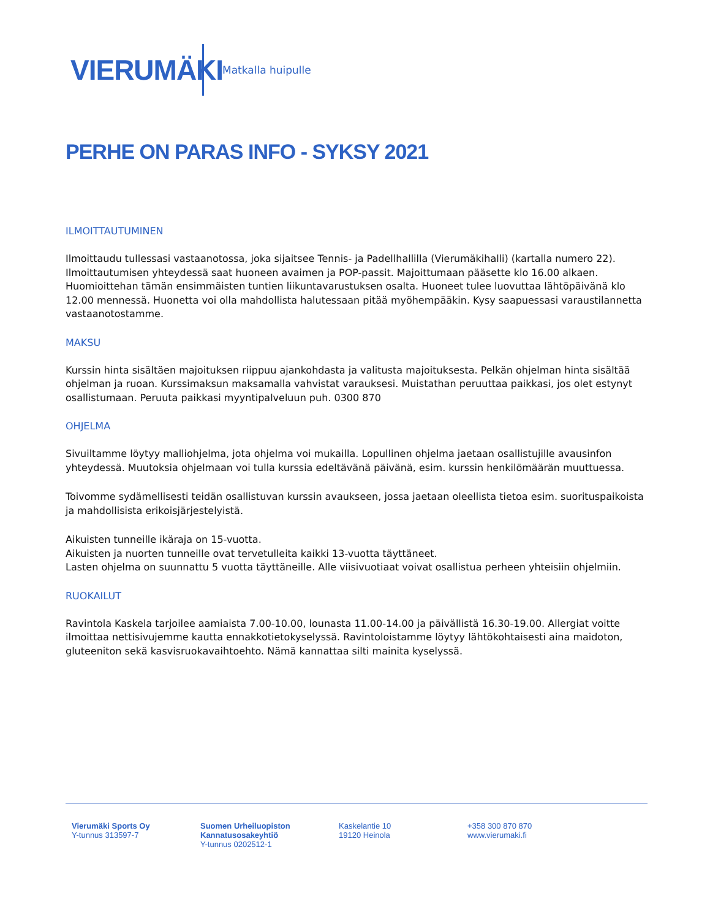VIERUMÄKI
Matkalla huipulle
PERHE ON PARAS INFO - SYKSY 2021
ILMOITTAUTUMINEN
Ilmoittaudu tullessasi vastaanotossa, joka sijaitsee Tennis- ja Padellhallilla (Vierumäkihalli) (kartalla numero 22). Ilmoittautumisen yhteydessä saat huoneen avaimen ja POP-passit. Majoittumaan pääsette klo 16.00 alkaen. Huomioittehan tämän ensimmäisten tuntien liikuntavarustuksen osalta. Huoneet tulee luovuttaa lähtöpäivänä klo 12.00 mennessä. Huonetta voi olla mahdollista halutessaan pitää myöhempääkin. Kysy saapuessasi varaustilannetta vastaanotostamme.
MAKSU
Kurssin hinta sisältäen majoituksen riippuu ajankohdasta ja valitusta majoituksesta. Pelkän ohjelman hinta sisältää ohjelman ja ruoan. Kurssimaksun maksamalla vahvistat varauksesi. Muistathan peruuttaa paikkasi, jos olet estynyt osallistumaan. Peruuta paikkasi myyntipalveluun puh. 0300 870
OHJELMA
Sivuiltamme löytyy malliohjelma, jota ohjelma voi mukailla. Lopullinen ohjelma jaetaan osallistujille avausinfon yhteydessä. Muutoksia ohjelmaan voi tulla kurssia edeltävänä päivänä, esim. kurssin henkilömäärän muuttuessa.
Toivomme sydämellisesti teidän osallistuvan kurssin avaukseen, jossa jaetaan oleellista tietoa esim. suorituspaikoista ja mahdollisista erikoisjärjestelyistä.
Aikuisten tunneille ikäraja on 15-vuotta.
Aikuisten ja nuorten tunneille ovat tervetulleita kaikki 13-vuotta täyttäneet.
Lasten ohjelma on suunnattu 5 vuotta täyttäneille. Alle viisivuotiaat voivat osallistua perheen yhteisiin ohjelmiin.
RUOKAILUT
Ravintola Kaskela tarjoilee aamiaista 7.00-10.00, lounasta 11.00-14.00 ja päivällistä 16.30-19.00. Allergiat voitte ilmoittaa nettisivujemme kautta ennakkotietokyselyssä. Ravintoloistamme löytyy lähtökohtaisesti aina maidoton, gluteeniton sekä kasvisruokavaihtoehto. Nämä kannattaa silti mainita kyselyssä.
Vierumäki Sports Oy
Y-tunnus 313597-7
Suomen Urheiluopiston Kannatusosakeyhtiö
Y-tunnus 0202512-1
Kaskelantie 10
19120 Heinola
+358 300 870 870
www.vierumaki.fi